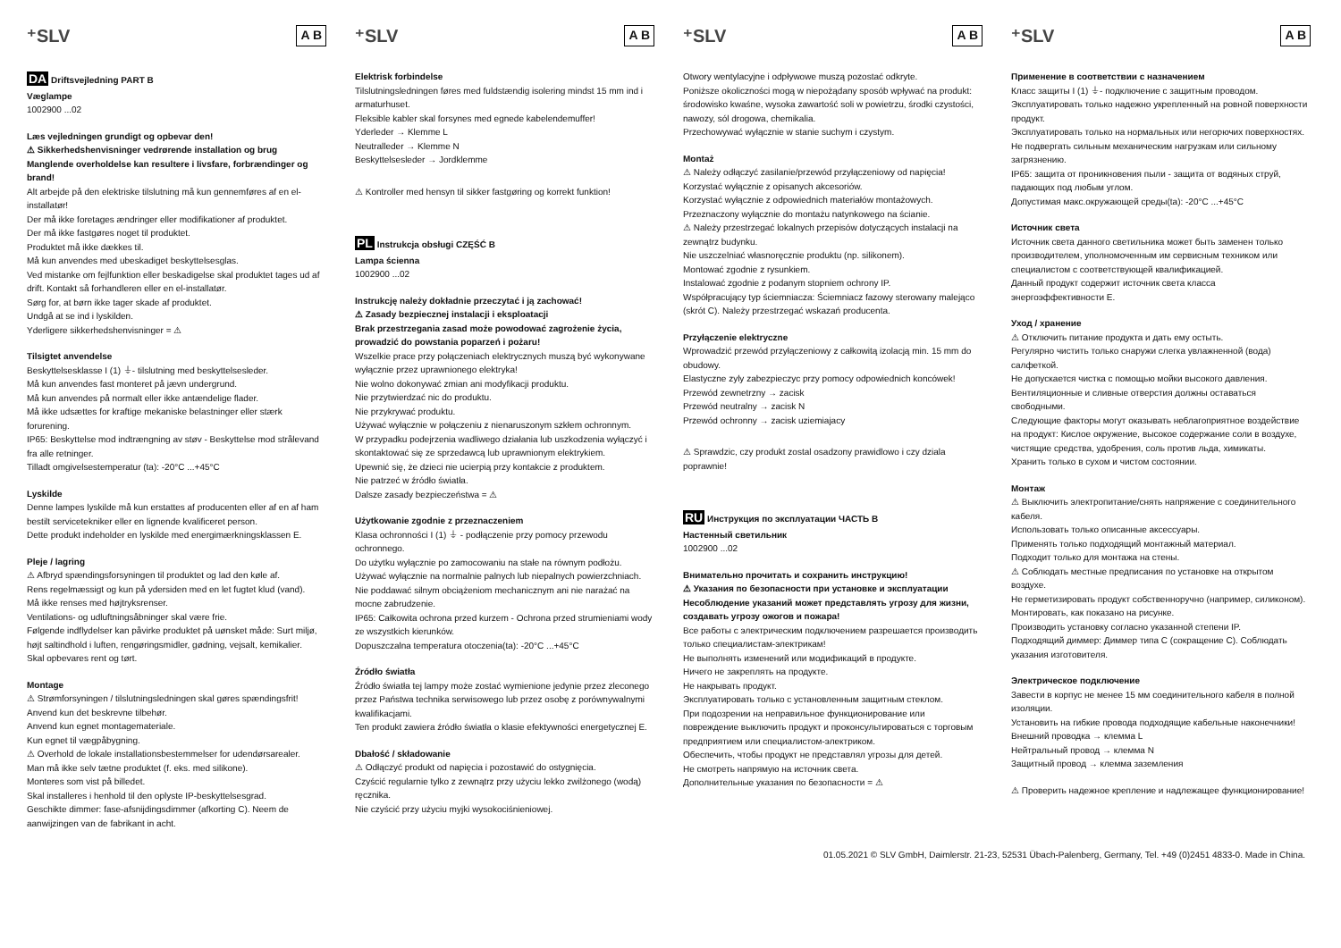⁺SLV A B
DA Driftsvejledning PART B
Væglampe
1002900 ...02
Læs vejledningen grundigt og opbevar den!
⚠ Sikkerhedshenvisninger vedrørende installation og brug
Manglende overholdelse kan resultere i livsfare, forbrændinger og brand!
Alt arbejde på den elektriske tilslutning må kun gennemføres af en el-installatør!
Der må ikke foretages ændringer eller modifikationer af produktet.
Der må ikke fastgøres noget til produktet.
Produktet må ikke dækkes til.
Må kun anvendes med ubeskadiget beskyttelsesglas.
Ved mistanke om fejlfunktion eller beskadigelse skal produktet tages ud af drift. Kontakt så forhandleren eller en el-installatør.
Sørg for, at børn ikke tager skade af produktet.
Undgå at se ind i lyskilden.
Yderligere sikkerhedshenvisninger = ⚠
Tilsigtet anvendelse
Beskyttelsesklasse I (1) ⏚- tilslutning med beskyttelsesleder.
Må kun anvendes fast monteret på jævn undergrund.
Må kun anvendes på normalt eller ikke antændelige flader.
Må ikke udsættes for kraftige mekaniske belastninger eller stærk forurening.
IP65: Beskyttelse mod indtrængning av støv - Beskyttelse mod strålevand fra alle retninger.
Tilladt omgivelsestemperatur (ta): -20°C ...+45°C
Lyskilde
Denne lampes lyskilde må kun erstattes af producenten eller af en af ham bestilt servicetekniker eller en lignende kvalificeret person.
Dette produkt indeholder en lyskilde med energimærkningsklassen E.
Pleje / lagring
⚠ Afbryd spændingsforsyningen til produktet og lad den køle af.
Rens regelmæssigt og kun på ydersiden med en let fugtet klud (vand).
Må ikke renses med højtryksrenser.
Ventilations- og udluftningsåbninger skal være frie.
Følgende indflydelser kan påvirke produktet på uønsket måde: Surt miljø, højt saltindhold i luften, rengøringsmidler, gødning, vejsalt, kemikalier.
Skal opbevares rent og tørt.
Montage
⚠ Strømforsyningen / tilslutningsledningen skal gøres spændingsfrit!
Anvend kun det beskrevne tilbehør.
Anvend kun egnet montagemateriale.
Kun egnet til vægpåbygning.
⚠ Overhold de lokale installationsbestemmelser for udendørsarealer.
Man må ikke selv tætne produktet (f. eks. med silikone).
Monteres som vist på billedet.
Skal installeres i henhold til den oplyste IP-beskyttelsesgrad.
Geschikte dimmer: fase-afsnijdingsdimmer (afkorting C). Neem de aanwijzingen van de fabrikant in acht.
⁺SLV A B
Elektrisk forbindelse
Tilslutningsledningen føres med fuldstændig isolering mindst 15 mm ind i armaturhuset.
Fleksible kabler skal forsynes med egnede kabelendemuffer!
Yderleder → Klemme L
Neutralleder → Klemme N
Beskyttelsesleder → Jordklemme
⚠ Kontroller med hensyn til sikker fastgøring og korrekt funktion!
PL Instrukcja obsługi CZĘŚĆ B
Lampa ścienna
1002900 ...02
Instrukcję należy dokładnie przeczytać i ją zachować!
⚠ Zasady bezpiecznej instalacji i eksploatacji
Brak przestrzegania zasad może powodować zagrożenie życia, prowadzić do powstania poparzeń i pożaru!
Wszelkie prace przy połączeniach elektrycznych muszą być wykonywane wyłącznie przez uprawnionego elektryka!
Nie wolno dokonywać zmian ani modyfikacji produktu.
Nie przytwierdzać nic do produktu.
Nie przykrywać produktu.
Używać wyłącznie w połączeniu z nienaruszonym szkłem ochronnym.
W przypadku podejrzenia wadliwego działania lub uszkodzenia wyłączyć i skontaktować się ze sprzedawcą lub uprawnionym elektrykiem.
Upewnić się, że dzieci nie ucierpią przy kontakcie z produktem.
Nie patrzeć w źródło światła.
Dalsze zasady bezpieczeństwa = ⚠
Użytkowanie zgodnie z przeznaczeniem
Klasa ochronności I (1) ⏚ - podłączenie przy pomocy przewodu ochronnego.
Do użytku wyłącznie po zamocowaniu na stałe na równym podłożu.
Używać wyłącznie na normalnie palnych lub niepalnych powierzchniach.
Nie poddawać silnym obciążeniom mechanicznym ani nie narażać na mocne zabrudzenie.
IP65: Całkowita ochrona przed kurzem - Ochrona przed strumieniami wody ze wszystkich kierunków.
Dopuszczalna temperatura otoczenia(ta): -20°C ...+45°C
Źródło światła
Źródło światła tej lampy może zostać wymienione jedynie przez zleconego przez Państwa technika serwisowego lub przez osobę z porównywalnymi kwalifikacjami.
Ten produkt zawiera źródło światła o klasie efektywności energetycznej E.
Dbałość / składowanie
⚠ Odłączyć produkt od napięcia i pozostawić do ostygnięcia.
Czyścić regularnie tylko z zewnątrz przy użyciu lekko zwilżonego (wodą) ręcznika.
Nie czyścić przy użyciu myjki wysokociśnieniowej.
⁺SLV A B
Otwory wentylacyjne i odpływowe muszą pozostać odkryte.
Poniższe okoliczności mogą w niepożądany sposób wpływać na produkt: środowisko kwaśne, wysoka zawartość soli w powietrzu, środki czystości, nawozy, sól drogowa, chemikalia.
Przechowywać wyłącznie w stanie suchym i czystym.
Montaż
⚠ Należy odłączyć zasilanie/przewód przyłączeniowy od napięcia!
Korzystać wyłącznie z opisanych akcesoriów.
Korzystać wyłącznie z odpowiednich materiałów montażowych.
Przeznaczony wyłącznie do montażu natynkowego na ścianie.
⚠ Należy przestrzegać lokalnych przepisów dotyczących instalacji na zewnątrz budynku.
Nie uszczelniać własnoręcznie produktu (np. silikonem).
Montować zgodnie z rysunkiem.
Instalować zgodnie z podanym stopniem ochrony IP.
Współpracujący typ ściemniacza: Ściemniacz fazowy sterowany malejąco (skrót C). Należy przestrzegać wskazań producenta.
Przyłączenie elektryczne
Wprowadzić przewód przyłączeniowy z całkowitą izolacją min. 15 mm do obudowy.
Elastyczne zyly zabezpieczyc przy pomocy odpowiednich koncówek!
Przewód zewnetrzny → zacisk
Przewód neutralny → zacisk N
Przewód ochronny → zacisk uziemiajacy
⚠ Sprawdzic, czy produkt zostal osadzony prawidlowo i czy dziala poprawnie!
RU Инструкция по эксплуатации ЧАСТЬ B
Настенный светильник
1002900 ...02
Внимательно прочитать и сохранить инструкцию!
⚠ Указания по безопасности при установке и эксплуатации
Несоблюдение указаний может представлять угрозу для жизни, создавать угрозу ожогов и пожара!
Все работы с электрическим подключением разрешается производить только специалистам-электрикам!
Не выполнять изменений или модификаций в продукте.
Ничего не закреплять на продукте.
Не накрывать продукт.
Эксплуатировать только с установленным защитным стеклом.
При подозрении на неправильное функционирование или повреждение выключить продукт и проконсультироваться с торговым предприятием или специалистом-электриком.
Обеспечить, чтобы продукт не представлял угрозы для детей.
Не смотреть напрямую на источник света.
Дополнительные указания по безопасности = ⚠
⁺SLV A B
Применение в соответствии с назначением
Класс защиты I (1) ⏚- подключение с защитным проводом.
Эксплуатировать только надежно укрепленный на ровной поверхности продукт.
Эксплуатировать только на нормальных или негорючих поверхностях.
Не подвергать сильным механическим нагрузкам или сильному загрязнению.
IP65: защита от проникновения пыли - защита от водяных струй, падающих под любым углом.
Допустимая макс.окружающей среды(ta): -20°C ...+45°C
Источник света
Источник света данного светильника может быть заменен только производителем, уполномоченным им сервисным техником или специалистом с соответствующей квалификацией.
Данный продукт содержит источник света класса энергоэффективности E.
Уход / хранение
⚠ Отключить питание продукта и дать ему остыть.
Регулярно чистить только снаружи слегка увлажненной (вода) салфеткой.
Не допускается чистка с помощью мойки высокого давления.
Вентиляционные и сливные отверстия должны оставаться свободными.
Следующие факторы могут оказывать неблагоприятное воздействие на продукт: Кислое окружение, высокое содержание соли в воздухе, чистящие средства, удобрения, соль против льда, химикаты.
Хранить только в сухом и чистом состоянии.
Монтаж
⚠ Выключить электропитание/снять напряжение с соединительного кабеля.
Использовать только описанные аксессуары.
Применять только подходящий монтажный материал.
Подходит только для монтажа на стены.
⚠ Соблюдать местные предписания по установке на открытом воздухе.
Не герметизировать продукт собственноручно (например, силиконом).
Монтировать, как показано на рисунке.
Производить установку согласно указанной степени IP.
Подходящий диммер: Диммер типа C (сокращение C). Соблюдать указания изготовителя.
Электрическое подключение
Завести в корпус не менее 15 мм соединительного кабеля в полной изоляции.
Установить на гибкие провода подходящие кабельные наконечники!
Внешний проводка → клемма L
Нейтральный провод → клемма N
Защитный провод → клемма заземления
⚠ Проверить надежное крепление и надлежащее функционирование!
01.05.2021 © SLV GmbH, Daimlerstr. 21-23, 52531 Übach-Palenberg, Germany, Tel. +49 (0)2451 4833-0. Made in China.